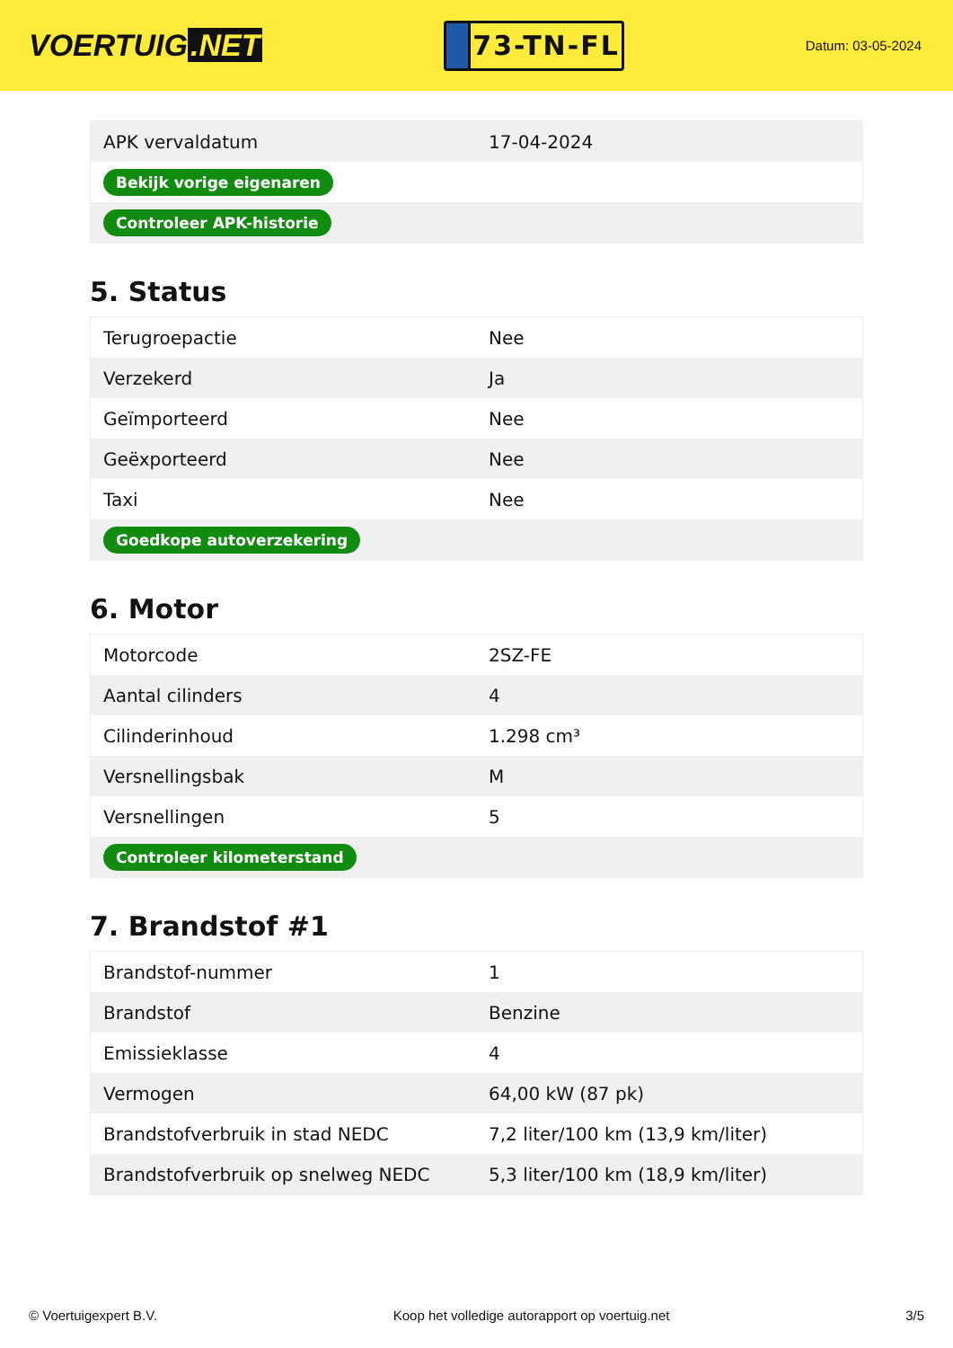VOERTUIG.NET
73-TN-FL
Datum: 03-05-2024
| APK vervaldatum | 17-04-2024 |
| Bekijk vorige eigenaren | |
| Controleer APK-historie | |
5. Status
| Terugroepactie | Nee |
| Verzekerd | Ja |
| Geïmporteerd | Nee |
| Geëxporteerd | Nee |
| Taxi | Nee |
| Goedkope autoverzekering | |
6. Motor
| Motorcode | 2SZ-FE |
| Aantal cilinders | 4 |
| Cilinderinhoud | 1.298 cm³ |
| Versnellingsbak | M |
| Versnellingen | 5 |
| Controleer kilometerstand | |
7. Brandstof #1
| Brandstof-nummer | 1 |
| Brandstof | Benzine |
| Emissieklasse | 4 |
| Vermogen | 64,00 kW (87 pk) |
| Brandstofverbruik in stad NEDC | 7,2 liter/100 km (13,9 km/liter) |
| Brandstofverbruik op snelweg NEDC | 5,3 liter/100 km (18,9 km/liter) |
© Voertuigexpert B.V. Koop het volledige autorapport op voertuig.net 3/5